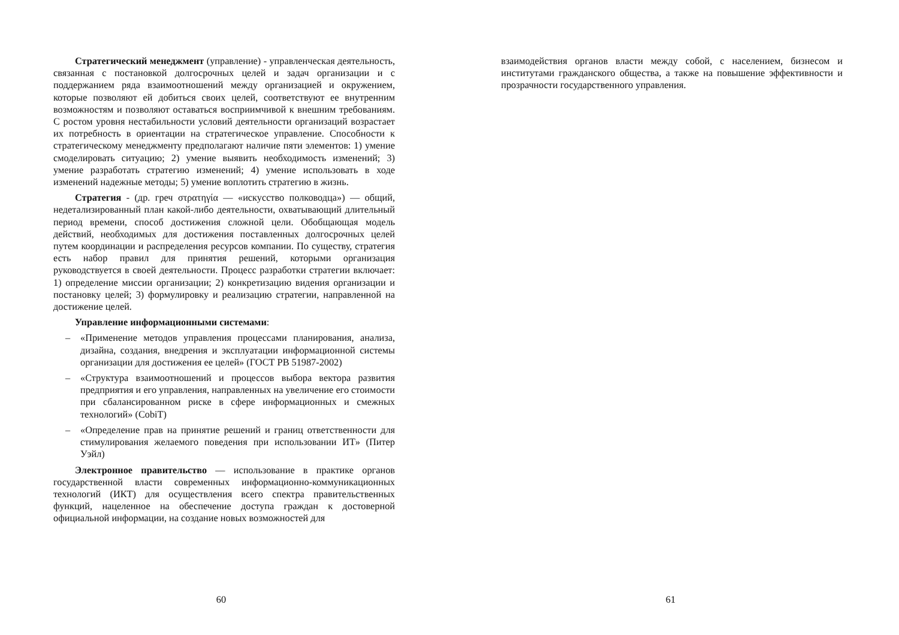Стратегический менеджмент (управление) - управленческая деятельность, связанная с постановкой долгосрочных целей и задач организации и с поддержанием ряда взаимоотношений между организацией и окружением, которые позволяют ей добиться своих целей, соответствуют ее внутренним возможностям и позволяют оставаться восприимчивой к внешним требованиям. С ростом уровня нестабильности условий деятельности организаций возрастает их потребность в ориентации на стратегическое управление. Способности к стратегическому менеджменту предполагают наличие пяти элементов: 1) умение смоделировать ситуацию; 2) умение выявить необходимость изменений; 3) умение разработать стратегию изменений; 4) умение использовать в ходе изменений надежные методы; 5) умение воплотить стратегию в жизнь.
Стратегия - (др. греч στρατηγία — «искусство полководца») — общий, недетализированный план какой-либо деятельности, охватывающий длительный период времени, способ достижения сложной цели. Обобщающая модель действий, необходимых для достижения поставленных долгосрочных целей путем координации и распределения ресурсов компании. По существу, стратегия есть набор правил для принятия решений, которыми организация руководствуется в своей деятельности. Процесс разработки стратегии включает: 1) определение миссии организации; 2) конкретизацию видения организации и постановку целей; 3) формулировку и реализацию стратегии, направленной на достижение целей.
Управление информационными системами:
– «Применение методов управления процессами планирования, анализа, дизайна, создания, внедрения и эксплуатации информационной системы организации для достижения ее целей» (ГОСТ РВ 51987-2002)
– «Структура взаимоотношений и процессов выбора вектора развития предприятия и его управления, направленных на увеличение его стоимости при сбалансированном риске в сфере информационных и смежных технологий» (CobiT)
– «Определение прав на принятие решений и границ ответственности для стимулирования желаемого поведения при использовании ИТ» (Питер Уэйл)
Электронное правительство — использование в практике органов государственной власти современных информационно-коммуникационных технологий (ИКТ) для осуществления всего спектра правительственных функций, нацеленное на обеспечение доступа граждан к достоверной официальной информации, на создание новых возможностей для
60
взаимодействия органов власти между собой, с населением, бизнесом и институтами гражданского общества, а также на повышение эффективности и прозрачности государственного управления.
61